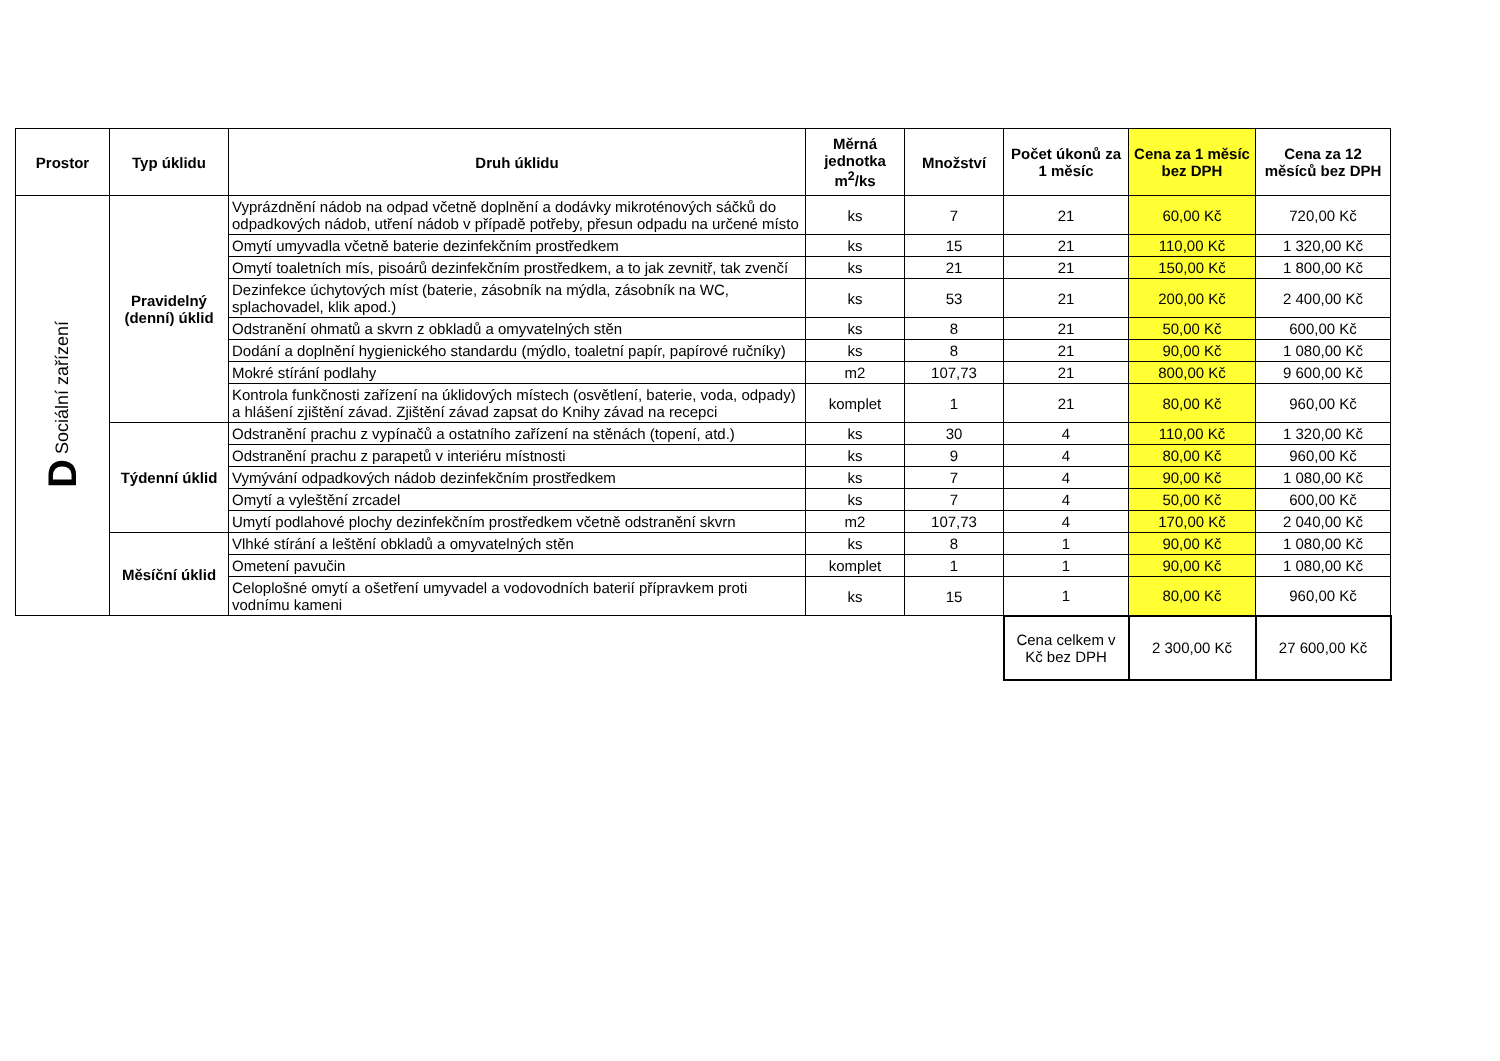| Prostor | Typ úklidu | Druh úklidu | Měrná jednotka m<sup>2</sup>/ks | Množství | Počet úkonů za 1 měsíc | Cena za 1 měsíc bez DPH | Cena za 12 měsíců bez DPH |
| --- | --- | --- | --- | --- | --- | --- | --- |
| D Sociální zařízení | Pravidelný (denní) úklid | Vyprázdnění nádob na odpad včetně doplnění a dodávky mikroténových sáčků do odpadkových nádob, utření nádob v případě potřeby, přesun odpadu na určené místo | ks | 7 | 21 | 60,00 Kč | 720,00 Kč |
| | | Omytí umyvadla včetně baterie dezinfekčním prostředkem | ks | 15 | 21 | 110,00 Kč | 1 320,00 Kč |
| | | Omytí toaletních mís, pisoárů dezinfekčním prostředkem, a to jak zevnitř, tak zvenčí | ks | 21 | 21 | 150,00 Kč | 1 800,00 Kč |
| | | Dezinfekce úchytových míst (baterie, zásobník na mýdla, zásobník na WC, splachovadel, klik apod.) | ks | 53 | 21 | 200,00 Kč | 2 400,00 Kč |
| | | Odstranění ohmatů a skvrn z obkladů a omyvatelných stěn | ks | 8 | 21 | 50,00 Kč | 600,00 Kč |
| | | Dodání a doplnění hygienického standardu (mýdlo, toaletní papír, papírové ručníky) | ks | 8 | 21 | 90,00 Kč | 1 080,00 Kč |
| | | Mokré stírání podlahy | m2 | 107,73 | 21 | 800,00 Kč | 9 600,00 Kč |
| | | Kontrola funkčnosti zařízení na úklidových místech (osvětlení, baterie, voda, odpady) a hlášení zjištění závad. Zjištění závad zapsat do Knihy závad na recepci | komplet | 1 | 21 | 80,00 Kč | 960,00 Kč |
| | Týdenní úklid | Odstranění prachu z vypínačů a ostatního zařízení na stěnách (topení, atd.) | ks | 30 | 4 | 110,00 Kč | 1 320,00 Kč |
| | | Odstranění prachu z parapetů v interiéru místnosti | ks | 9 | 4 | 80,00 Kč | 960,00 Kč |
| | | Vymývání odpadkových nádob dezinfekčním prostředkem | ks | 7 | 4 | 90,00 Kč | 1 080,00 Kč |
| | | Omytí a vyleštění zrcadel | ks | 7 | 4 | 50,00 Kč | 600,00 Kč |
| | | Umytí podlahové plochy dezinfekčním prostředkem včetně odstranění skvrn | m2 | 107,73 | 4 | 170,00 Kč | 2 040,00 Kč |
| | Měsíční úklid | Vlhké stírání a leštění obkladů a omyvatelných stěn | ks | 8 | 1 | 90,00 Kč | 1 080,00 Kč |
| | | Ometení pavučin | komplet | 1 | 1 | 90,00 Kč | 1 080,00 Kč |
| | | Celoplošné omytí a ošetření umyvadel a vodovodních baterií přípravkem proti vodnímu kameni | ks | 15 | 1 | 80,00 Kč | 960,00 Kč |
| | | | | | Cena celkem v Kč bez DPH | 2 300,00 Kč | 27 600,00 Kč |